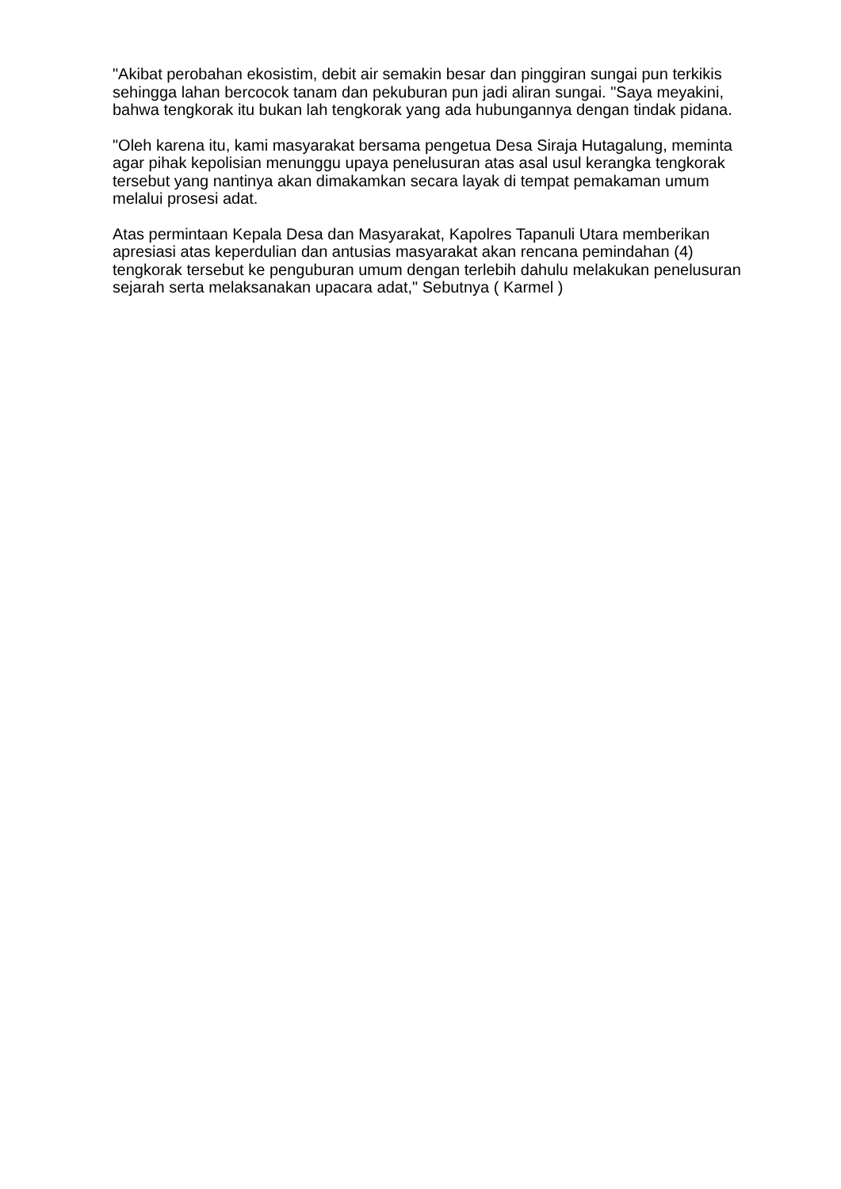"Akibat perobahan ekosistim, debit air semakin besar dan pinggiran sungai pun terkikis sehingga lahan bercocok tanam dan pekuburan pun jadi aliran sungai. "Saya meyakini, bahwa tengkorak itu bukan lah tengkorak yang ada hubungannya dengan tindak pidana.
"Oleh karena itu, kami masyarakat bersama pengetua Desa Siraja Hutagalung, meminta agar pihak kepolisian menunggu upaya penelusuran atas asal usul kerangka tengkorak tersebut yang nantinya akan dimakamkan secara layak di tempat pemakaman umum melalui prosesi adat.
Atas permintaan Kepala Desa dan Masyarakat, Kapolres Tapanuli Utara memberikan apresiasi atas keperdulian dan antusias masyarakat akan rencana pemindahan (4) tengkorak tersebut ke penguburan umum dengan terlebih dahulu melakukan penelusuran sejarah serta melaksanakan upacara adat," Sebutnya ( Karmel )